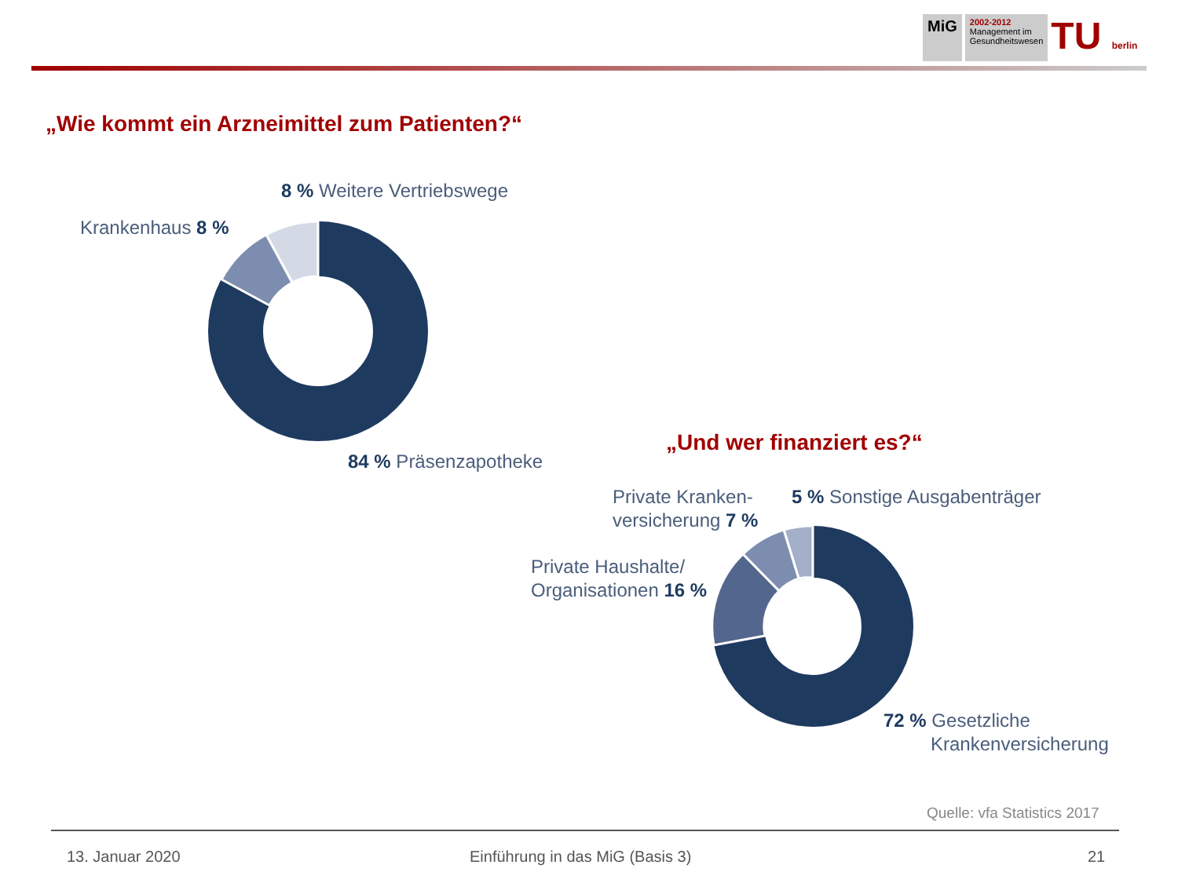MiG
2002-2012
Management im
Gesundheitswesen
TU berlin
„Wie kommt ein Arzneimittel zum Patienten?“
8 % Weitere Vertriebswege
Krankenhaus 8 %
84 % Präsenzapotheke
„Und wer finanziert es?“
Private Kranken-
versicherung 7 %
5 % Sonstige Ausgabenträger
Private Haushalte/
Organisationen 16 %
72 % Gesetzliche
Krankenversicherung
Quelle: vfa Statistics 2017
13. Januar 2020
Einführung in das MiG (Basis 3)
21